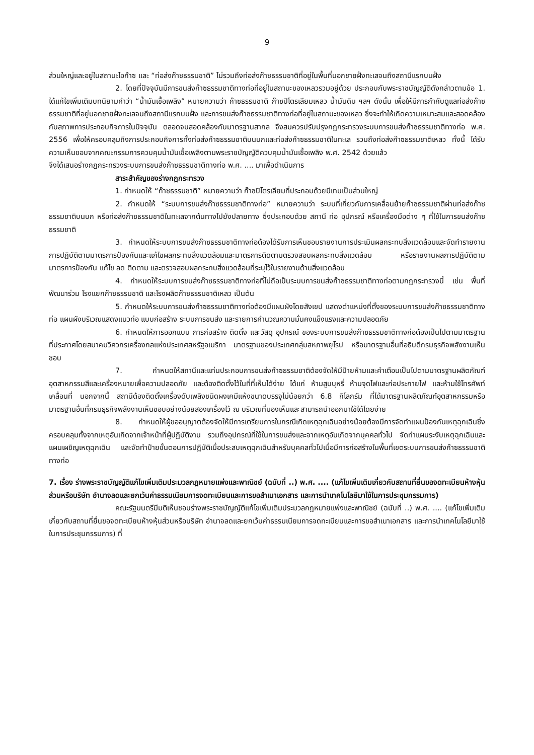9
ส่วนใหญ่และอยู่ในสถานะไอก๊าซ และ “ท่อส่งก๊าซธรรมชาติ” ไม่รวมถึงท่อส่งก๊าซธรรมชาติที่อยู่ในพื้นที่นอกชายฝั่งทะเลจนถึงสถานีแรกบนฝั่ง
2. โดยที่ปัจจุบันมีการขนส่งก๊าซธรรมชาติทางท่อที่อยู่ในสถานะของเหลวรวมอยู่ด้วย ประกอบกับพระราชบัญญัติดังกล่าวตามข้อ 1. ได้แก้ไขเพิ่มเติมบทนิยามคำว่า “น้ำมันเชื้อเพลิง” หมายความว่า ก๊าซธรรมชาติ ก๊าซปิโตรเลียมเหลว น้ำมันดิบ ฯลฯ ดังนั้น เพื่อให้มีการกำกับดูแลท่อส่งก๊าซธรรมชาติที่อยู่นอกชายฝั่งทะเลจนถึงสถานีแรกบนฝั่ง และการขนส่งก๊าซธรรมชาติทางท่อที่อยู่ในสถานะของเหลว ซึ่งจะทำให้เกิดความเหมาะสมและสอดคล้องกับสภาพการประกอบกิจการในปัจจุบัน ตลอดจนสอดคล้องกับมาตรฐานสากล จึงสมควรปรับปรุงกฎกระทรวงระบบการขนส่งก๊าซธรรมชาติทางท่อ พ.ศ. 2556 เพื่อให้ครอบคลุมถึงการประกอบกิจการทั้งท่อส่งก๊าซธรรมชาติบนบกและท่อส่งก๊าซธรรมชาติในทะเล รวมถึงท่อส่งก๊าซธรรมชาติเหลว ทั้งนี้ ได้รับความเห็นชอบจากคณะกรรมการควบคุมน้ำมันเชื้อเพลิงตามพระราชบัญญัติควบคุมน้ำมันเชื้อเพลิง พ.ศ. 2542 ด้วยแล้ว
จึงได้เสนอร่างกฎกระทรวงระบบการขนส่งก๊าซธรรมชาติทางท่อ พ.ศ. .... มาเพื่อดำเนินการ
สาระสำคัญของร่างกฎกระทรวง
1. กำหนดให้ “ก๊าซธรรมชาติ” หมายความว่า ก๊าซปิโตรเลียมที่ประกอบด้วยมีเทนเป็นส่วนใหญ่
2. กำหนดให้ “ระบบการขนส่งก๊าซธรรมชาติทางท่อ” หมายความว่า ระบบที่เกี่ยวกับการเคลื่อนย้ายก๊าซธรรมชาติผ่านท่อส่งก๊าซธรรมชาติบนบก หรือท่อส่งก๊าซธรรมชาติในทะเลจากต้นทางไปยังปลายทาง ซึ่งประกอบด้วย สถานี ท่อ อุปกรณ์ หรือเครื่องมือต่าง ๆ ที่ใช้ในการขนส่งก๊าซธรรมชาติ
3. กำหนดให้ระบบการขนส่งก๊าซธรรมชาติทางท่อต้องได้รับการเห็นชอบรายงานการประเมินผลกระทบสิ่งแวดล้อมและจัดทำรายงานการปฏิบัติตามมาตรการป้องกันและแก้ไขผลกระทบสิ่งแวดล้อมและมาตรการติดตามตรวจสอบผลกระทบสิ่งแวดล้อม หรือรายงานผลการปฏิบัติตามมาตรการป้องกัน แก้ไข ลด ติดตาม และตรวจสอบผลกระทบสิ่งแวดล้อมที่ระบุไว้ในรายงานด้านสิ่งแวดล้อม
4. กำหนดให้ระบบการขนส่งก๊าซธรรมชาติทางท่อที่ไม่ถือเป็นระบบการขนส่งก๊าซธรรมชาติทางท่อตามกฎกระทรวงนี้ เช่น พื้นที่พัฒนาร่วม โรงแยกก๊าซธรรมชาติ และโรงผลิตก๊าซธรรมชาติเหลว เป็นต้น
5. กำหนดให้ระบบการขนส่งก๊าซธรรมชาติทางท่อต้องมีแผนผังโดยสังเขป แสดงตำแหน่งที่ตั้งของระบบการขนส่งก๊าซธรรมชาติทางท่อ แผนผังบริเวณแสดงแนวท่อ แบบก่อสร้าง ระบบการขนส่ง และรายการคำนวณความมั่นคงแข็งแรงและความปลอดภัย
6. กำหนดให้การออกแบบ การก่อสร้าง ติดตั้ง และวัสดุ อุปกรณ์ ของระบบการขนส่งก๊าซธรรมชาติทางก่อต้องเป็นไปตามมาตรฐานที่ประกาศโดยสมาคมวิศวกรเครื่องกลแห่งประเทศสหรัฐอเมริกา มาตรฐานของประเทศกลุ่มสหภาพยุโรป หรือมาตรฐานอื่นที่อธิบดีกรมธุรกิจพลังงานเห็นชอบ
7. กำหนดให้สถานีและแท่นประกอบการขนส่งก๊าซธรรมชาติต้องจัดให้มีป้ายห้ามและคำเตือนเป็นไปตามมาตรฐานผลิตภัณฑ์อุตสาหกรรมสีและเครื่องหมายเพื่อความปลอดภัย และต้องติดตั้งไว้ในที่ที่เห็นได้ง่าย ได้แก่ ห้ามสูบบุหรี่ ห้ามจุดไฟและก่อประกายไฟ และห้ามใช้โทรศัพท์เคลื่อนที่ นอกจากนี้ สถานีต้องติดตั้งเครื่องดับเพลิงชนิดผงเคมีแห้งขนาดบรรจุไม่น้อยกว่า 6.8 กิโลกรัม ที่ได้มาตรฐานผลิตภัณฑ์อุตสาหกรรมหรือมาตรฐานอื่นที่กรมธุรกิจพลังงานเห็นชอบอย่างน้อยสองเครื่องไว้ ณ บริเวณที่มองเห็นและสามารถนำออกมาใช้ได้โดยง่าย
8. กำหนดให้ผู้ขออนุญาตต้องจัดให้มีการเตรียมการในกรณีเกิดเหตุฉุกเฉินอย่างน้อยต้องมีการจัดทำแผนป้องกันเหตุฉุกเฉินซึ่งครอบคลุมทั้งจากเหตุอันเกิดจากเจ้าหน้าที่ผู้ปฏิบัติงาน รวมถึงอุปกรณ์ที่ใช้ในการขนส่งและจากเหตุอันเกิดจากบุคคลทั่วไป จัดทำแผนระงับเหตุฉุกเฉินและแผนเผชิญเหตุฉุกเฉิน และจัดทำป้ายขั้นตอนการปฏิบัติเมื่อประสบเหตุฉุกเฉินสำหรับบุคคลทั่วไปเมื่อมีการก่อสร้างในพื้นที่เขตระบบการขนส่งก๊าซธรรมชาติทางท่อ
7. เรื่อง ร่างพระราชบัญญัติแก้ไขเพิ่มเติมประมวลกฎหมายแพ่งและพาณิชย์ (ฉบับที่ ..) พ.ศ. .... (แก้ไขเพิ่มเติมเกี่ยวกับสถานที่ยื่นขอจดทะเบียนห้างหุ้นส่วนหรือบริษัท อำนาจลดและยกเว้นค่าธรรมเนียมการจดทะเบียนและการขอสำเนาเอกสาร และการนำเทคโนโลยีมาใช้ในการประชุมกรรมการ)
คณะรัฐมนตรีมีมติเห็นชอบร่างพระราชบัญญัติแก้ไขเพิ่มเติมประมวลกฎหมายแพ่งและพาณิชย์ (ฉบับที่ ..) พ.ศ. .... (แก้ไขเพิ่มเติมเกี่ยวกับสถานที่ยื่นขอจดทะเบียนห้างหุ้นส่วนหรือบริษัท อำนาจลดและยกเว้นค่าธรรมเนียมการจดทะเบียนและการขอสำเนาเอกสาร และการนำเทคโนโลยีมาใช้ในการประชุมกรรมการ) ที่